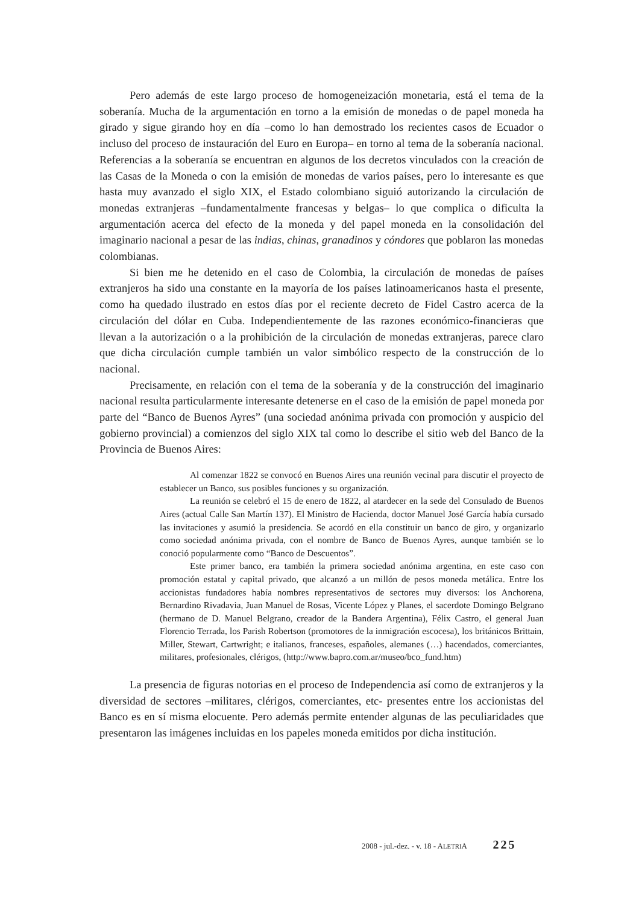Pero además de este largo proceso de homogeneización monetaria, está el tema de la soberanía. Mucha de la argumentación en torno a la emisión de monedas o de papel moneda ha girado y sigue girando hoy en día –como lo han demostrado los recientes casos de Ecuador o incluso del proceso de instauración del Euro en Europa– en torno al tema de la soberanía nacional. Referencias a la soberanía se encuentran en algunos de los decretos vinculados con la creación de las Casas de la Moneda o con la emisión de monedas de varios países, pero lo interesante es que hasta muy avanzado el siglo XIX, el Estado colombiano siguió autorizando la circulación de monedas extranjeras –fundamentalmente francesas y belgas– lo que complica o dificulta la argumentación acerca del efecto de la moneda y del papel moneda en la consolidación del imaginario nacional a pesar de las indias, chinas, granadinos y cóndores que poblaron las monedas colombianas.
Si bien me he detenido en el caso de Colombia, la circulación de monedas de países extranjeros ha sido una constante en la mayoría de los países latinoamericanos hasta el presente, como ha quedado ilustrado en estos días por el reciente decreto de Fidel Castro acerca de la circulación del dólar en Cuba. Independientemente de las razones económico-financieras que llevan a la autorización o a la prohibición de la circulación de monedas extranjeras, parece claro que dicha circulación cumple también un valor simbólico respecto de la construcción de lo nacional.
Precisamente, en relación con el tema de la soberanía y de la construcción del imaginario nacional resulta particularmente interesante detenerse en el caso de la emisión de papel moneda por parte del “Banco de Buenos Ayres” (una sociedad anónima privada con promoción y auspicio del gobierno provincial) a comienzos del siglo XIX tal como lo describe el sitio web del Banco de la Provincia de Buenos Aires:
Al comenzar 1822 se convocó en Buenos Aires una reunión vecinal para discutir el proyecto de establecer un Banco, sus posibles funciones y su organización.
La reunión se celebró el 15 de enero de 1822, al atardecer en la sede del Consulado de Buenos Aires (actual Calle San Martín 137). El Ministro de Hacienda, doctor Manuel José García había cursado las invitaciones y asumió la presidencia. Se acordó en ella constituir un banco de giro, y organizarlo como sociedad anónima privada, con el nombre de Banco de Buenos Ayres, aunque también se lo conoció popularmente como “Banco de Descuentos”.
Este primer banco, era también la primera sociedad anónima argentina, en este caso con promoción estatal y capital privado, que alcanzó a un millón de pesos moneda metálica. Entre los accionistas fundadores había nombres representativos de sectores muy diversos: los Anchorena, Bernardino Rivadavia, Juan Manuel de Rosas, Vicente López y Planes, el sacerdote Domingo Belgrano (hermano de D. Manuel Belgrano, creador de la Bandera Argentina), Félix Castro, el general Juan Florencio Terrada, los Parish Robertson (promotores de la inmigración escocesa), los británicos Brittain, Miller, Stewart, Cartwright; e italianos, franceses, españoles, alemanes (…) hacendados, comerciantes, militares, profesionales, clérigos, (http://www.bapro.com.ar/museo/bco_fund.htm)
La presencia de figuras notorias en el proceso de Independencia así como de extranjeros y la diversidad de sectores –militares, clérigos, comerciantes, etc- presentes entre los accionistas del Banco es en sí misma elocuente. Pero además permite entender algunas de las peculiaridades que presentaron las imágenes incluidas en los papeles moneda emitidos por dicha institución.
2008 - jul.-dez. - v. 18 - ALETRIA 225